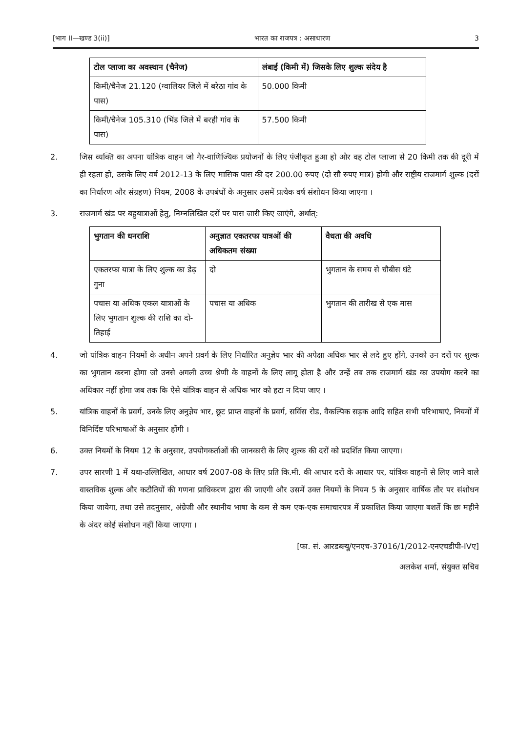[भाग II—खण्ड 3(ii)] भारत का राजपत्र : असाधारण 3
| टोल प्लाजा का अवस्थान (चैनेज) | लंबाई (किमी में) जिसके लिए शुल्क संदेय है |
| --- | --- |
| किमी/चैनेज 21.120 (ग्वालियर जिले में बरेठा गांव के पास) | 50.000 किमी |
| किमी/चैनेज 105.310 (भिंड जिले में बरही गांव के पास) | 57.500 किमी |
2. जिस व्यक्ति का अपना यांत्रिक वाहन जो गैर-वाणिज्यिक प्रयोजनों के लिए पंजीकृत हुआ हो और वह टोल प्लाजा से 20 किमी तक की दूरी में ही रहता हो, उसके लिए वर्ष 2012-13 के लिए मासिक पास की दर 200.00 रुपए (दो सौ रुपए मात्र) होगी और राष्ट्रीय राजमार्ग शुल्क (दरों का निर्धारण और संग्रहण) नियम, 2008 के उपबंधों के अनुसार उसमें प्रत्येक वर्ष संशोधन किया जाएगा ।
3. राजमार्ग खंड पर बहुयात्राओं हेतु, निम्नलिखित दरों पर पास जारी किए जाएंगे, अर्थात्:
| भुगतान की धनराशि | अनुज्ञात एकतरफा यात्रओं की अधिकतम संख्या | वैधता की अवधि |
| --- | --- | --- |
| एकतरफा यात्रा के लिए शुल्क का डेढ़ गुना | दो | भुगतान के समय से चौबीस घंटे |
| पचास या अधिक एकल यात्राओं के लिए भुगतान शुल्क की राशि का दो-तिहाई | पचास या अधिक | भुगतान की तारीख से एक मास |
4. जो यांत्रिक वाहन नियमों के अधीन अपने प्रवर्ग के लिए निर्धारित अनुज्ञेय भार की अपेक्षा अधिक भार से लदे हुए होंगे, उनको उन दरों पर शुल्क का भुगतान करना होगा जो उनसे अगली उच्च श्रेणी के वाहनों के लिए लागू होता है और उन्हें तब तक राजमार्ग खंड का उपयोग करने का अधिकार नहीं होगा जब तक कि ऐसे यांत्रिक वाहन से अधिक भार को हटा न दिया जाए ।
5. यांत्रिक वाहनों के प्रवर्ग, उनके लिए अनुज्ञेय भार, छूट प्राप्त वाहनों के प्रवर्ग, सर्विस रोड, वैकल्पिक सड़क आदि सहित सभी परिभाषाएं, नियमों में विनिर्दिष्ट परिभाषाओं के अनुसार होंगी ।
6. उक्त नियमों के नियम 12 के अनुसार, उपयोगकर्ताओं की जानकारी के लिए शुल्क की दरों को प्रदर्शित किया जाएगा।
7. उपर सारणी 1 में यथा-उल्लिखित, आधार वर्ष 2007-08 के लिए प्रति कि.मी. की आधार दरों के आधार पर, यांत्रिक वाहनों से लिए जाने वाले वास्तविक शुल्क और कटौतियों की गणना प्राधिकरण द्वारा की जाएगी और उसमें उक्त नियमों के नियम 5 के अनुसार वार्षिक तौर पर संशोधन किया जायेगा, तथा उसे तदनुसार, अंग्रेजी और स्थानीय भाषा के कम से कम एक-एक समाचारपत्र में प्रकाशित किया जाएगा बशर्ते कि छः महीने के अंदर कोई संशोधन नहीं किया जाएगा ।
[फा. सं. आरडब्ल्यू/एनएच-37016/1/2012-एनएचडीपी-IVए]
अलकेश शर्मा, संयुक्त सचिव